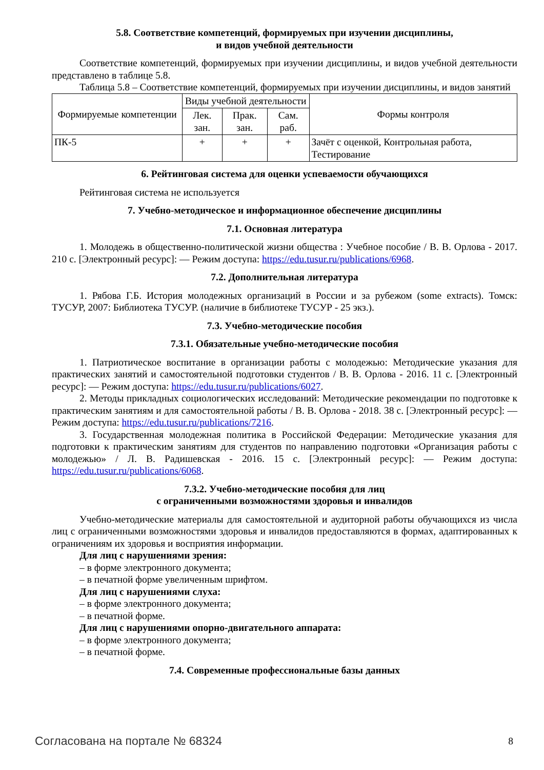5.8. Соответствие компетенций, формируемых при изучении дисциплины,
и видов учебной деятельности
Соответствие компетенций, формируемых при изучении дисциплины, и видов учебной деятельности представлено в таблице 5.8.
Таблица 5.8 – Соответствие компетенций, формируемых при изучении дисциплины, и видов занятий
| Формируемые компетенции | Виды учебной деятельности | | | Формы контроля |
| --- | --- | --- | --- | --- |
| | Лек. зан. | Прак. зан. | Сам. раб. | |
| ПК-5 | + | + | + | Зачёт с оценкой, Контрольная работа, Тестирование |
6. Рейтинговая система для оценки успеваемости обучающихся
Рейтинговая система не используется
7. Учебно-методическое и информационное обеспечение дисциплины
7.1. Основная литература
1. Молодежь в общественно-политической жизни общества : Учебное пособие / В. В. Орлова - 2017. 210 с. [Электронный ресурс]: — Режим доступа: https://edu.tusur.ru/publications/6968.
7.2. Дополнительная литература
1. Рябова Г.Б. История молодежных организаций в России и за рубежом (some extracts). Томск: ТУСУР, 2007: Библиотека ТУСУР. (наличие в библиотеке ТУСУР - 25 экз.).
7.3. Учебно-методические пособия
7.3.1. Обязательные учебно-методические пособия
1. Патриотическое воспитание в организации работы с молодежью: Методические указания для практических занятий и самостоятельной подготовки студентов / В. В. Орлова - 2016. 11 с. [Электронный ресурс]: — Режим доступа: https://edu.tusur.ru/publications/6027.
2. Методы прикладных социологических исследований: Методические рекомендации по подготовке к практическим занятиям и для самостоятельной работы / В. В. Орлова - 2018. 38 с. [Электронный ресурс]: — Режим доступа: https://edu.tusur.ru/publications/7216.
3. Государственная молодежная политика в Российской Федерации: Методические указания для подготовки к практическим занятиям для студентов по направлению подготовки «Организация работы с молодежью» / Л. В. Радишевская - 2016. 15 с. [Электронный ресурс]: — Режим доступа: https://edu.tusur.ru/publications/6068.
7.3.2. Учебно-методические пособия для лиц
с ограниченными возможностями здоровья и инвалидов
Учебно-методические материалы для самостоятельной и аудиторной работы обучающихся из числа лиц с ограниченными возможностями здоровья и инвалидов предоставляются в формах, адаптированных к ограничениям их здоровья и восприятия информации.
Для лиц с нарушениями зрения:
– в форме электронного документа;
– в печатной форме увеличенным шрифтом.
Для лиц с нарушениями слуха:
– в форме электронного документа;
– в печатной форме.
Для лиц с нарушениями опорно-двигательного аппарата:
– в форме электронного документа;
– в печатной форме.
7.4. Современные профессиональные базы данных
Согласована на портале № 68324 8